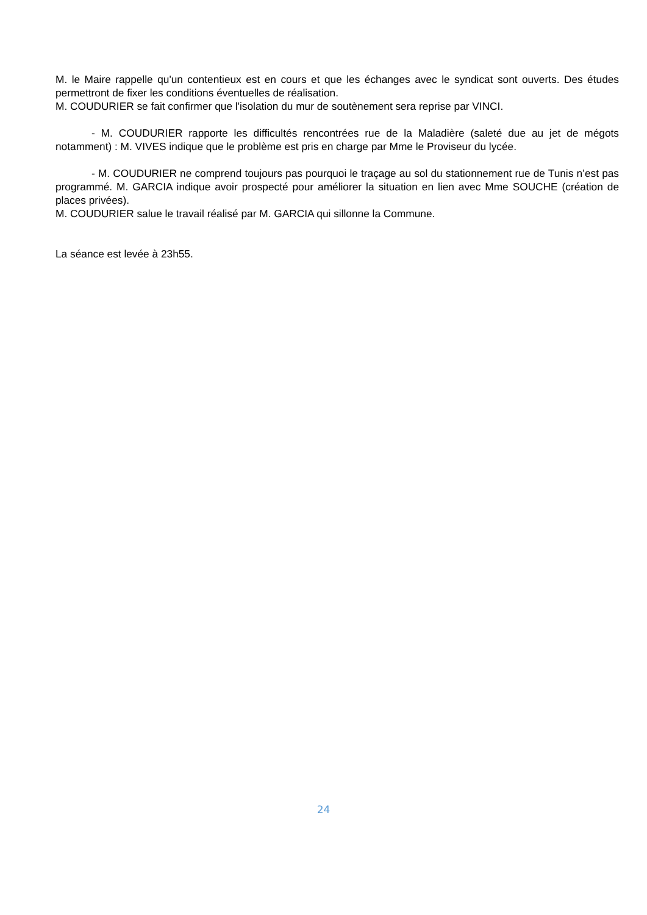M. le Maire rappelle qu'un contentieux est en cours et que les échanges avec le syndicat sont ouverts. Des études permettront de fixer les conditions éventuelles de réalisation.
M. COUDURIER se fait confirmer que l'isolation du mur de soutènement sera reprise par VINCI.
- M. COUDURIER rapporte les difficultés rencontrées rue de la Maladière (saleté due au jet de mégots notamment) : M. VIVES indique que le problème est pris en charge par Mme le Proviseur du lycée.
- M. COUDURIER ne comprend toujours pas pourquoi le traçage au sol du stationnement rue de Tunis n’est pas programmé. M. GARCIA indique avoir prospecté pour améliorer la situation en lien avec Mme SOUCHE (création de places privées).
M. COUDURIER salue le travail réalisé par M. GARCIA qui sillonne la Commune.
La séance est levée à 23h55.
24